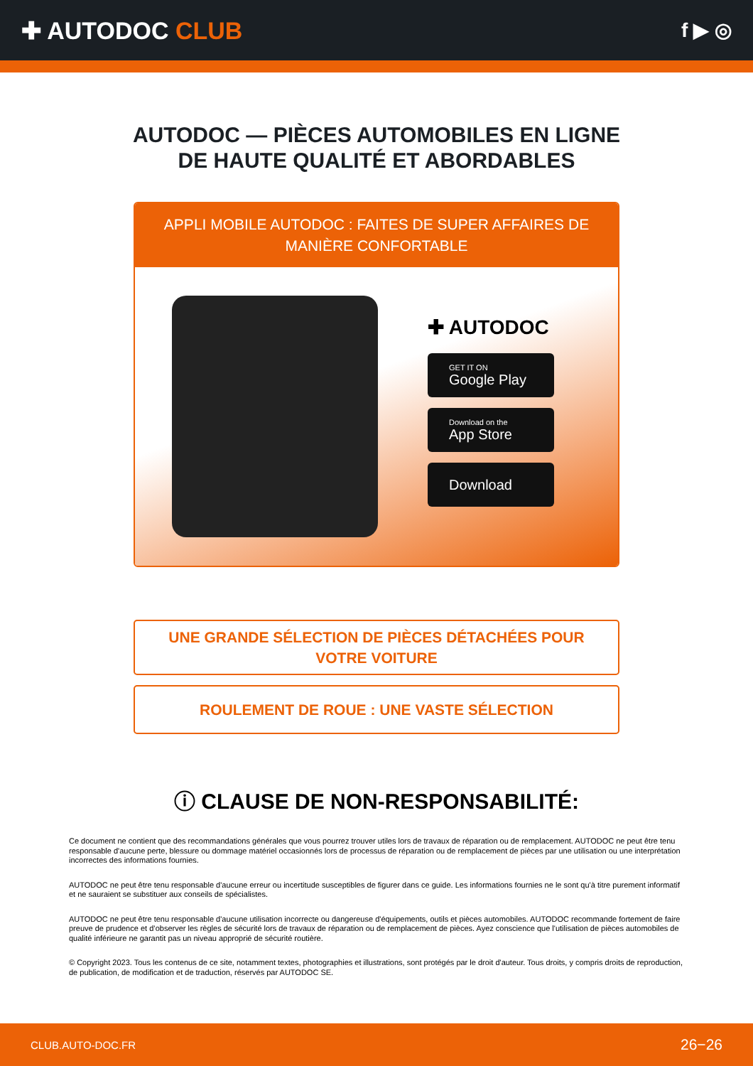✚ AUTODOC CLUB
f ▶ ◎
AUTODOC — PIÈCES AUTOMOBILES EN LIGNE DE HAUTE QUALITÉ ET ABORDABLES
APPLI MOBILE AUTODOC : FAITES DE SUPER AFFAIRES DE MANIÈRE CONFORTABLE
✚ AUTODOC
GET IT ON
Google Play
Download on the
App Store
Download
UNE GRANDE SÉLECTION DE PIÈCES DÉTACHÉES POUR VOTRE VOITURE
ROULEMENT DE ROUE : UNE VASTE SÉLECTION
ⓘ CLAUSE DE NON-RESPONSABILITÉ:
Ce document ne contient que des recommandations générales que vous pourrez trouver utiles lors de travaux de réparation ou de remplacement. AUTODOC ne peut être tenu responsable d'aucune perte, blessure ou dommage matériel occasionnés lors de processus de réparation ou de remplacement de pièces par une utilisation ou une interprétation incorrectes des informations fournies.
AUTODOC ne peut être tenu responsable d'aucune erreur ou incertitude susceptibles de figurer dans ce guide. Les informations fournies ne le sont qu'à titre purement informatif et ne sauraient se substituer aux conseils de spécialistes.
AUTODOC ne peut être tenu responsable d'aucune utilisation incorrecte ou dangereuse d'équipements, outils et pièces automobiles. AUTODOC recommande fortement de faire preuve de prudence et d’observer les règles de sécurité lors de travaux de réparation ou de remplacement de pièces. Ayez conscience que l'utilisation de pièces automobiles de qualité inférieure ne garantit pas un niveau approprié de sécurité routière.
© Copyright 2023. Tous les contenus de ce site, notamment textes, photographies et illustrations, sont protégés par le droit d'auteur. Tous droits, y compris droits de reproduction, de publication, de modification et de traduction, réservés par AUTODOC SE.
CLUB.AUTO-DOC.FR 26−26